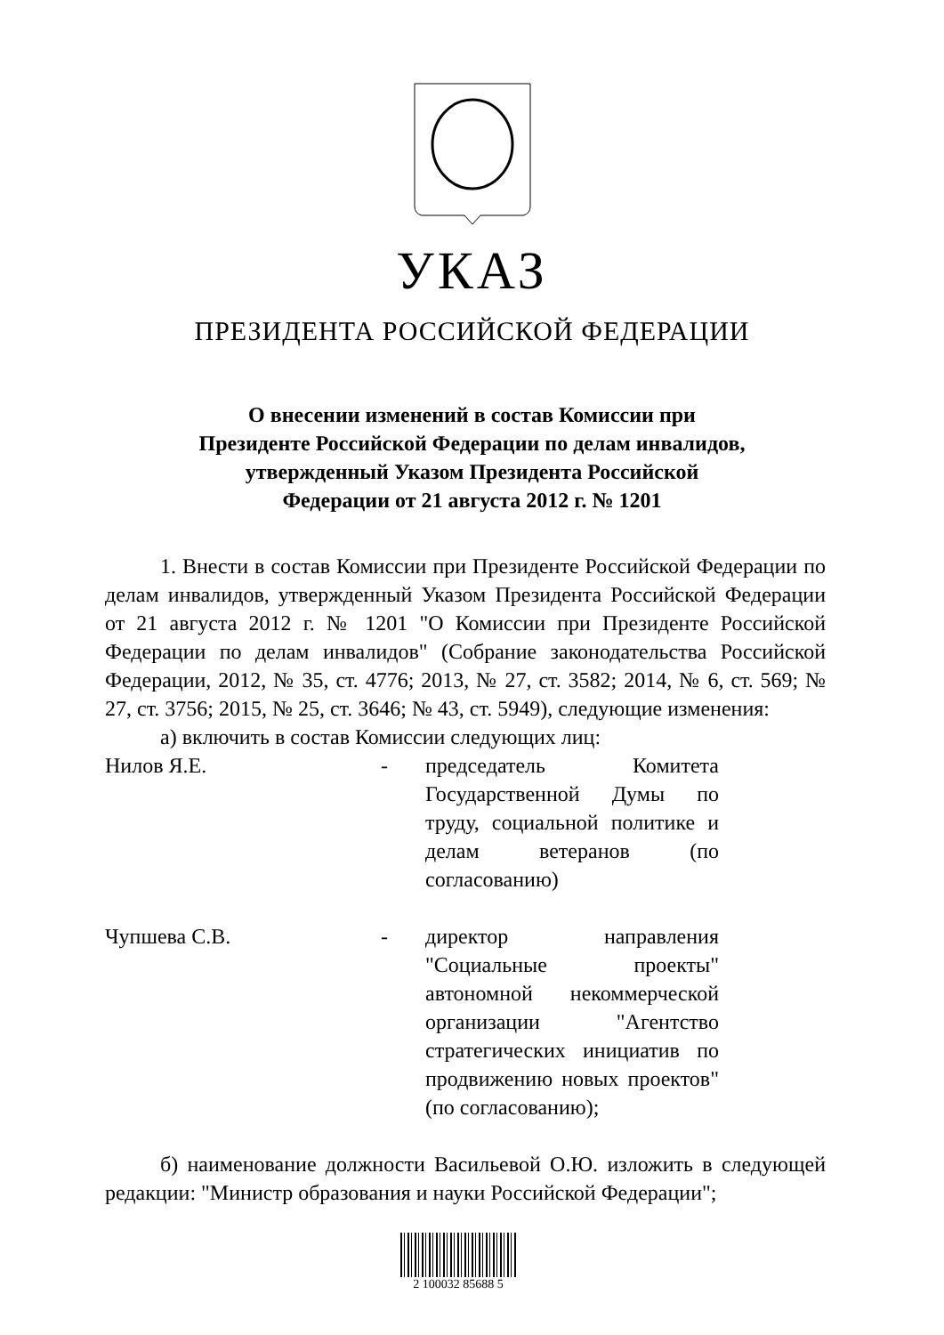УКАЗ
ПРЕЗИДЕНТА РОССИЙСКОЙ ФЕДЕРАЦИИ
О внесении изменений в состав Комиссии при
Президенте Российской Федерации по делам инвалидов,
утвержденный Указом Президента Российской
Федерации от 21 августа 2012 г. № 1201
1. Внести в состав Комиссии при Президенте Российской Федерации по делам инвалидов, утвержденный Указом Президента Российской Федерации от 21 августа 2012 г. № 1201 "О Комиссии при Президенте Российской Федерации по делам инвалидов" (Собрание законодательства Российской Федерации, 2012, № 35, ст. 4776; 2013, № 27, ст. 3582; 2014, № 6, ст. 569; № 27, ст. 3756; 2015, № 25, ст. 3646; № 43, ст. 5949), следующие изменения:
а) включить в состав Комиссии следующих лиц:
Нилов Я.Е. - председатель Комитета Государственной Думы по труду, социальной политике и делам ветеранов (по согласованию)
Чупшева С.В. - директор направления "Социальные проекты" автономной некоммерческой организации "Агентство стратегических инициатив по продвижению новых проектов" (по согласованию);
б) наименование должности Васильевой О.Ю. изложить в следующей редакции: "Министр образования и науки Российской Федерации";
2 100032 85688 5